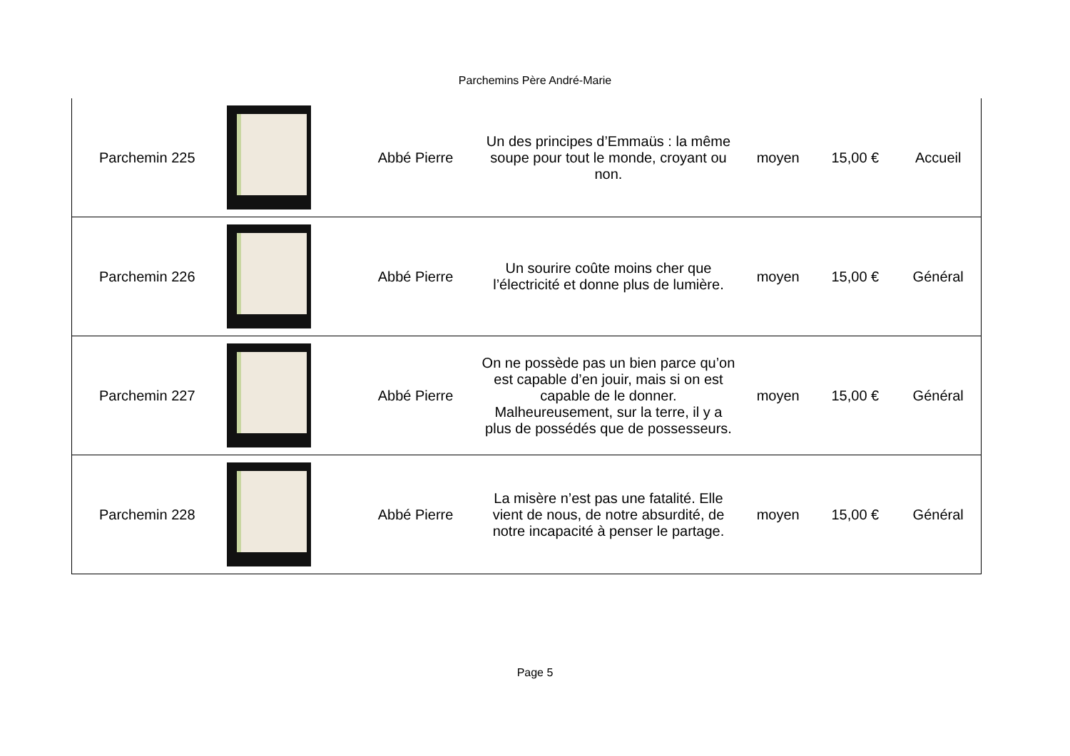Parchemins Père André-Marie
| Parchemin 225 | | Abbé Pierre | Un des principes d’Emmaüs : la même soupe pour tout le monde, croyant ou non. | moyen | 15,00 € | Accueil |
| Parchemin 226 | | Abbé Pierre | Un sourire coûte moins cher que l’électricité et donne plus de lumière. | moyen | 15,00 € | Général |
| Parchemin 227 | | Abbé Pierre | On ne possède pas un bien parce qu’on est capable d’en jouir, mais si on est capable de le donner. Malheureusement, sur la terre, il y a plus de possédés que de possesseurs. | moyen | 15,00 € | Général |
| Parchemin 228 | | Abbé Pierre | La misère n’est pas une fatalité. Elle vient de nous, de notre absurdité, de notre incapacité à penser le partage. | moyen | 15,00 € | Général |
Page 5